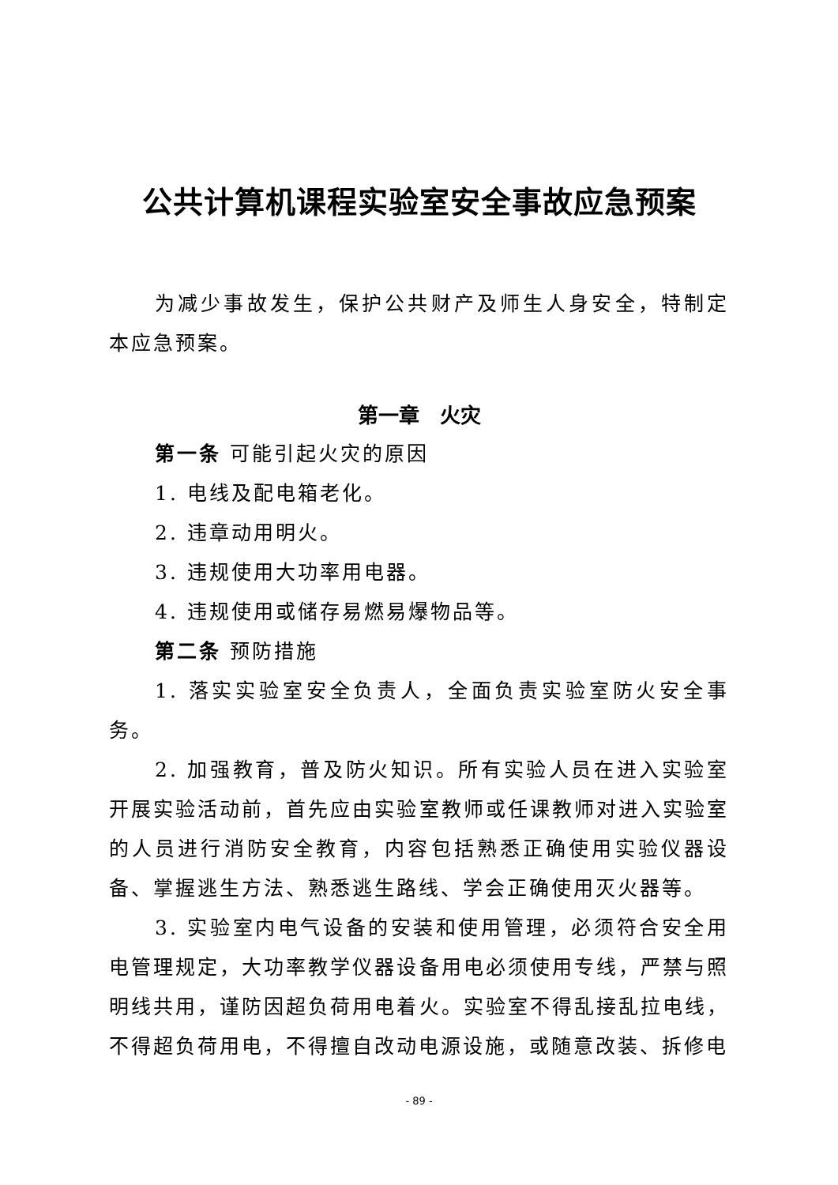公共计算机课程实验室安全事故应急预案
为减少事故发生，保护公共财产及师生人身安全，特制定本应急预案。
第一章　火灾
第一条 可能引起火灾的原因
1. 电线及配电箱老化。
2. 违章动用明火。
3. 违规使用大功率用电器。
4. 违规使用或储存易燃易爆物品等。
第二条 预防措施
1. 落实实验室安全负责人，全面负责实验室防火安全事务。
2. 加强教育，普及防火知识。所有实验人员在进入实验室开展实验活动前，首先应由实验室教师或任课教师对进入实验室的人员进行消防安全教育，内容包括熟悉正确使用实验仪器设备、掌握逃生方法、熟悉逃生路线、学会正确使用灭火器等。
3. 实验室内电气设备的安装和使用管理，必须符合安全用电管理规定，大功率教学仪器设备用电必须使用专线，严禁与照明线共用，谨防因超负荷用电着火。实验室不得乱接乱拉电线，不得超负荷用电，不得擅自改动电源设施，或随意改装、拆修电
- 89 -